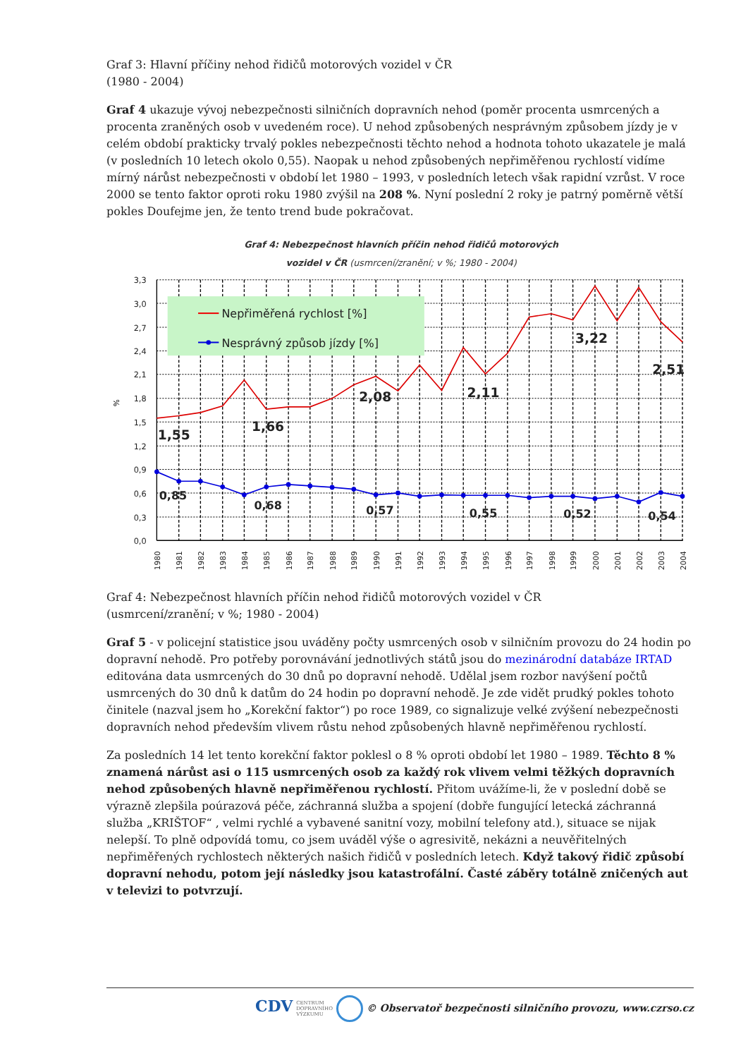Graf 3: Hlavní příčiny nehod řidičů motorových vozidel v ČR
(1980 - 2004)
Graf 4 ukazuje vývoj nebezpečnosti silničních dopravních nehod (poměr procenta usmrcených a procenta zraněných osob v uvedeném roce). U nehod způsobených nesprávným způsobem jízdy je v celém období prakticky trvalý pokles nebezpečnosti těchto nehod a hodnota tohoto ukazatele je malá (v posledních 10 letech okolo 0,55). Naopak u nehod způsobených nepřiměřenou rychlostí vidíme mírný nárůst nebezpečnosti v období let 1980 – 1993, v posledních letech však rapidní vzrůst. V roce 2000 se tento faktor oproti roku 1980 zvýšil na 208 %. Nyní poslední 2 roky je patrný poměrně větší pokles Doufejme jen, že tento trend bude pokračovat.
Graf 4: Nebezpečnost hlavních příčin nehod řidičů motorových
vozidel v ČR (usmrcení/zranění; v %; 1980 - 2004)
Nepřiměřená rychlost [%]
Nesprávný způsob jízdy [%]
3,3
3,0
2,7
2,4
2,1
1,8
1,5
1,2
0,9
0,6
0,3
0,0
%
1,55
1,66
2,08
2,11
3,22
2,51
0,85
0,68
0,57
0,55
0,52
0,54
1980
1981
1982
1983
1984
1985
1986
1987
1988
1989
1990
1991
1992
1993
1994
1995
1996
1997
1998
1999
2000
2001
2002
2003
2004
Graf 4: Nebezpečnost hlavních příčin nehod řidičů motorových vozidel v ČR
(usmrcení/zranění; v %; 1980 - 2004)
Graf 5 - v policejní statistice jsou uváděny počty usmrcených osob v silničním provozu do 24 hodin po dopravní nehodě. Pro potřeby porovnávání jednotlivých států jsou do mezinárodní databáze IRTAD editována data usmrcených do 30 dnů po dopravní nehodě. Udělal jsem rozbor navýšení počtů usmrcených do 30 dnů k datům do 24 hodin po dopravní nehodě. Je zde vidět prudký pokles tohoto činitele (nazval jsem ho „Korekční faktor“) po roce 1989, co signalizuje velké zvýšení nebezpečnosti dopravních nehod především vlivem růstu nehod způsobených hlavně nepřiměřenou rychlostí.
Za posledních 14 let tento korekční faktor poklesl o 8 % oproti období let 1980 – 1989. Těchto 8 % znamená nárůst asi o 115 usmrcených osob za každý rok vlivem velmi těžkých dopravních nehod způsobených hlavně nepřiměřenou rychlostí. Přitom uvážíme-li, že v poslední době se výrazně zlepšila poúrazová péče, záchranná služba a spojení (dobře fungující letecká záchranná služba „KRIŠTOF“ , velmi rychlé a vybavené sanitní vozy, mobilní telefony atd.), situace se nijak nelepší. To plně odpovídá tomu, co jsem uváděl výše o agresivitě, nekázni a neuvěřitelných nepřiměřených rychlostech některých našich řidičů v posledních letech. Když takový řidič způsobí dopravní nehodu, potom její následky jsou katastrofální. Časté záběry totálně zničených aut v televizi to potvrzují.
CDV CENTRUM
DOPRAVNÍHO
VÝZKUMU © Observatoř bezpečnosti silničního provozu, www.czrso.cz